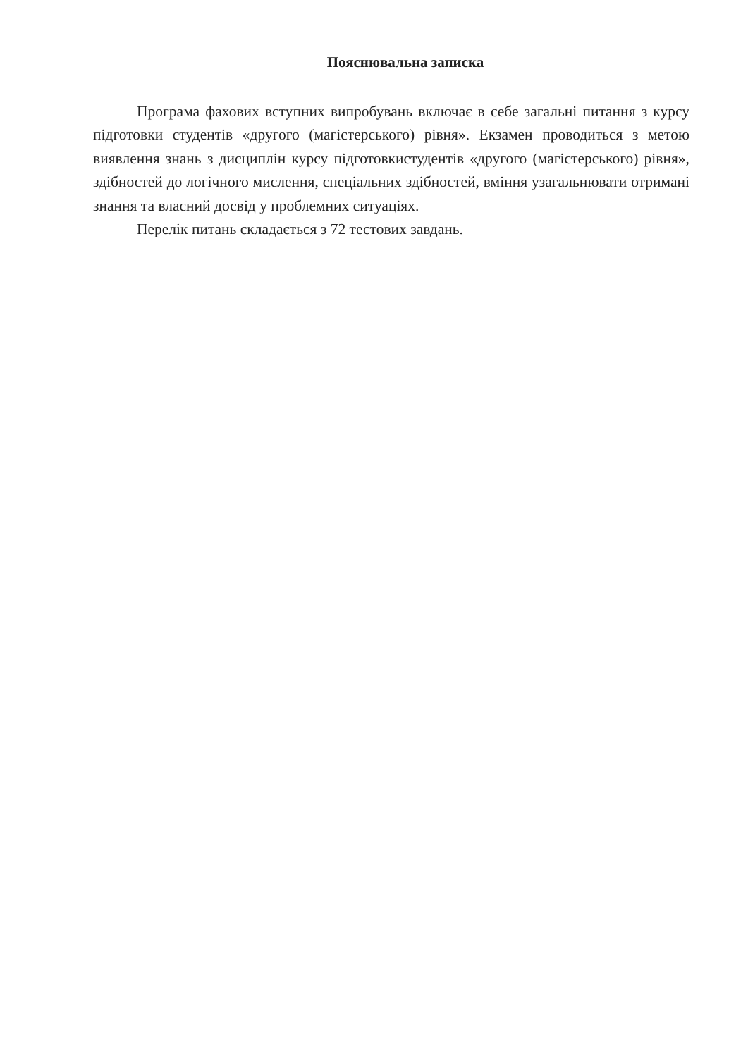Пояснювальна записка
Програма фахових вступних випробувань включає в себе загальні питання з курсу підготовки студентів «другого (магістерського) рівня». Екзамен проводиться з метою виявлення знань з дисциплін курсу підготовкистудентів «другого (магістерського) рівня», здібностей до логічного мислення, спеціальних здібностей, вміння узагальнювати отримані знання та власний досвід у проблемних ситуаціях.
Перелік питань складається з 72 тестових завдань.